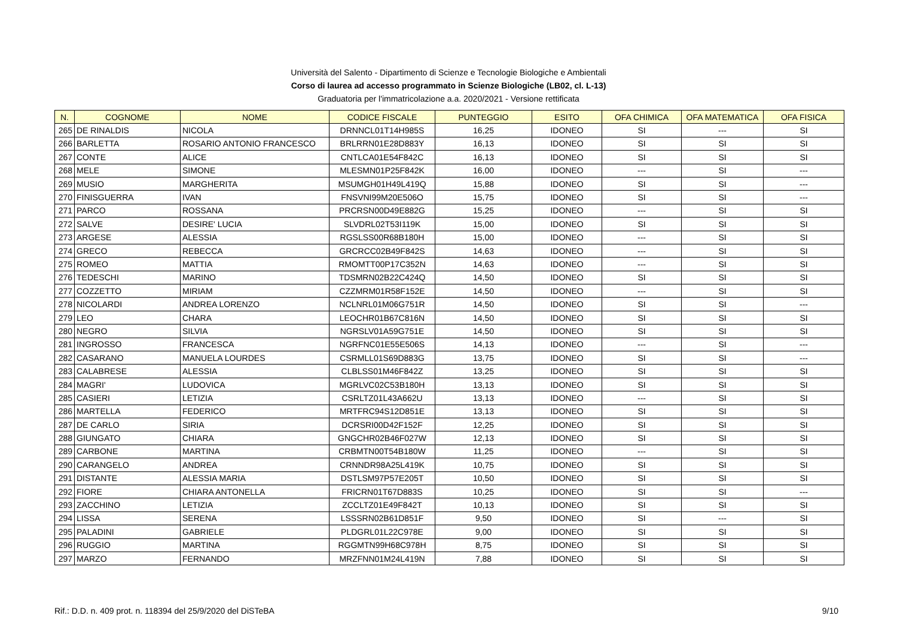Università del Salento - Dipartimento di Scienze e Tecnologie Biologiche e Ambientali
Corso di laurea ad accesso programmato in Scienze Biologiche (LB02, cl. L-13)
Graduatoria per l'immatricolazione a.a. 2020/2021 - Versione rettificata
| N. | COGNOME | NOME | CODICE FISCALE | PUNTEGGIO | ESITO | OFA CHIMICA | OFA MATEMATICA | OFA FISICA |
| --- | --- | --- | --- | --- | --- | --- | --- | --- |
| 265 | DE RINALDIS | NICOLA | DRNNCL01T14H985S | 16,25 | IDONEO | SI | --- | SI |
| 266 | BARLETTA | ROSARIO ANTONIO FRANCESCO | BRLRRN01E28D883Y | 16,13 | IDONEO | SI | SI | SI |
| 267 | CONTE | ALICE | CNTLCA01E54F842C | 16,13 | IDONEO | SI | SI | SI |
| 268 | MELE | SIMONE | MLESMN01P25F842K | 16,00 | IDONEO | --- | SI | --- |
| 269 | MUSIO | MARGHERITA | MSUMGH01H49L419Q | 15,88 | IDONEO | SI | SI | --- |
| 270 | FINISGUERRA | IVAN | FNSVNI99M20E506O | 15,75 | IDONEO | SI | SI | --- |
| 271 | PARCO | ROSSANA | PRCRSN00D49E882G | 15,25 | IDONEO | --- | SI | SI |
| 272 | SALVE | DESIRE' LUCIA | SLVDRL02T53I119K | 15,00 | IDONEO | SI | SI | SI |
| 273 | ARGESE | ALESSIA | RGSLSS00R68B180H | 15,00 | IDONEO | --- | SI | SI |
| 274 | GRECO | REBECCA | GRCRCC02B49F842S | 14,63 | IDONEO | --- | SI | SI |
| 275 | ROMEO | MATTIA | RMOMTT00P17C352N | 14,63 | IDONEO | --- | SI | SI |
| 276 | TEDESCHI | MARINO | TDSMRN02B22C424Q | 14,50 | IDONEO | SI | SI | SI |
| 277 | COZZETTO | MIRIAM | CZZMRM01R58F152E | 14,50 | IDONEO | --- | SI | SI |
| 278 | NICOLARDI | ANDREA LORENZO | NCLNRL01M06G751R | 14,50 | IDONEO | SI | SI | --- |
| 279 | LEO | CHARA | LEOCHR01B67C816N | 14,50 | IDONEO | SI | SI | SI |
| 280 | NEGRO | SILVIA | NGRSLV01A59G751E | 14,50 | IDONEO | SI | SI | SI |
| 281 | INGROSSO | FRANCESCA | NGRFNC01E55E506S | 14,13 | IDONEO | --- | SI | --- |
| 282 | CASARANO | MANUELA LOURDES | CSRMLL01S69D883G | 13,75 | IDONEO | SI | SI | --- |
| 283 | CALABRESE | ALESSIA | CLBLSS01M46F842Z | 13,25 | IDONEO | SI | SI | SI |
| 284 | MAGRI' | LUDOVICA | MGRLVC02C53B180H | 13,13 | IDONEO | SI | SI | SI |
| 285 | CASIERI | LETIZIA | CSRLTZ01L43A662U | 13,13 | IDONEO | --- | SI | SI |
| 286 | MARTELLA | FEDERICO | MRTFRC94S12D851E | 13,13 | IDONEO | SI | SI | SI |
| 287 | DE CARLO | SIRIA | DCRSRI00D42F152F | 12,25 | IDONEO | SI | SI | SI |
| 288 | GIUNGATO | CHIARA | GNGCHR02B46F027W | 12,13 | IDONEO | SI | SI | SI |
| 289 | CARBONE | MARTINA | CRBMTN00T54B180W | 11,25 | IDONEO | --- | SI | SI |
| 290 | CARANGELO | ANDREA | CRNNDR98A25L419K | 10,75 | IDONEO | SI | SI | SI |
| 291 | DISTANTE | ALESSIA MARIA | DSTLSM97P57E205T | 10,50 | IDONEO | SI | SI | SI |
| 292 | FIORE | CHIARA ANTONELLA | FRICRN01T67D883S | 10,25 | IDONEO | SI | SI | --- |
| 293 | ZACCHINO | LETIZIA | ZCCLTZ01E49F842T | 10,13 | IDONEO | SI | SI | SI |
| 294 | LISSA | SERENA | LSSSRN02B61D851F | 9,50 | IDONEO | SI | --- | SI |
| 295 | PALADINI | GABRIELE | PLDGRL01L22C978E | 9,00 | IDONEO | SI | SI | SI |
| 296 | RUGGIO | MARTINA | RGGMTN99H68C978H | 8,75 | IDONEO | SI | SI | SI |
| 297 | MARZO | FERNANDO | MRZFNN01M24L419N | 7,88 | IDONEO | SI | SI | SI |
Rif.: D.D. n. 409 prot. n. 118394 del 25/9/2020 del DiSTeBA 9/10